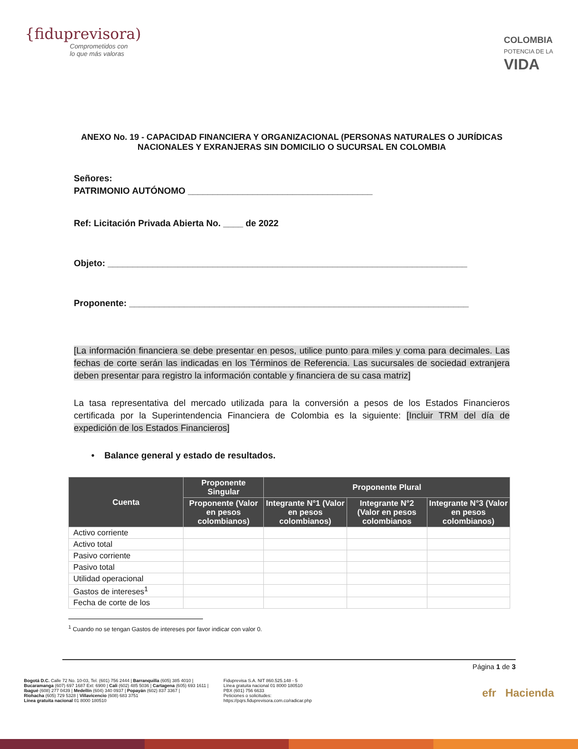{fiduprevisora)
Comprometidos con
lo que más valoras
COLOMBIA
POTENCIA DE LA
VIDA
ANEXO No. 19 - CAPACIDAD FINANCIERA Y ORGANIZACIONAL (PERSONAS NATURALES O JURÍDICAS NACIONALES Y EXRANJERAS SIN DOMICILIO O SUCURSAL EN COLOMBIA
Señores:
PATRIMONIO AUTÓNOMO _____________________________________
Ref: Licitación Privada Abierta No. ____ de 2022
Objeto: ________________________________________________________________________
Proponente: ____________________________________________________________________
[La información financiera se debe presentar en pesos, utilice punto para miles y coma para decimales. Las fechas de corte serán las indicadas en los Términos de Referencia. Las sucursales de sociedad extranjera deben presentar para registro la información contable y financiera de su casa matriz]
La tasa representativa del mercado utilizada para la conversión a pesos de los Estados Financieros certificada por la Superintendencia Financiera de Colombia es la siguiente: [Incluir TRM del día de expedición de los Estados Financieros]
• Balance general y estado de resultados.
| Cuenta | Proponente Singular | Proponente Plural | | |
| --- | --- | --- | --- | --- |
| | Proponente (Valor en pesos colombianos) | Integrante N°1 (Valor en pesos colombianos) | Integrante N°2 (Valor en pesos colombianos | Integrante N°3 (Valor en pesos colombianos) |
| Activo corriente | | | | |
| Activo total | | | | |
| Pasivo corriente | | | | |
| Pasivo total | | | | |
| Utilidad operacional | | | | |
| Gastos de intereses<sup>1</sup> | | | | |
| Fecha de corte de los | | | | |
<sup>1</sup> Cuando no se tengan Gastos de intereses por favor indicar con valor 0.
Página 1 de 3
Bogotá D.C. Calle 72 No. 10-03, Tel. (601) 756 2444 | Barranquilla (605) 385 4010 |
Bucaramanga (607) 697 1687 Ext: 6900 | Cali (602) 485 5036 | Cartagena (605) 693 1611 |
Ibagué (608) 277 0439 | Medellín (604) 340 0937 | Popayán (602) 837 3367 |
Riohacha (605) 729 5328 | Villavicencio (608) 683 3751
Línea gratuita nacional 01 8000 180510
Fiduprevisa S.A. NIT 860.525.148 - 5
Línea gratuita nacional 01 8000 180510
PBX (601) 756 6633
Peticiones o solicitudes:
https://pqrs.fiduprevisora.com.co/radicar.php
efr Hacienda